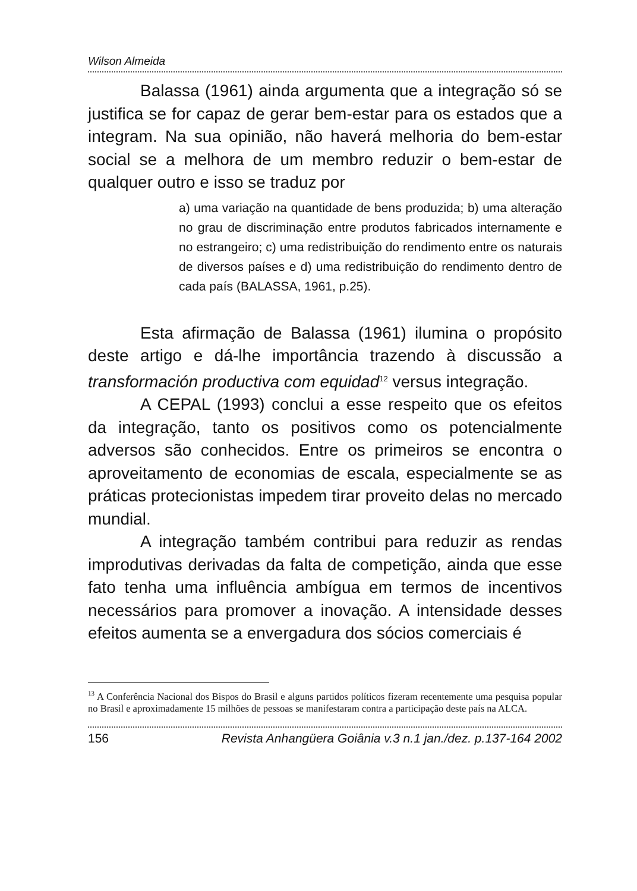Wilson Almeida
Balassa (1961) ainda argumenta que a integração só se justifica se for capaz de gerar bem-estar para os estados que a integram. Na sua opinião, não haverá melhoria do bem-estar social se a melhora de um membro reduzir o bem-estar de qualquer outro e isso se traduz por
a) uma variação na quantidade de bens produzida; b) uma alteração no grau de discriminação entre produtos fabricados internamente e no estrangeiro; c) uma redistribuição do rendimento entre os naturais de diversos países e d) uma redistribuição do rendimento dentro de cada país (BALASSA, 1961, p.25).
Esta afirmação de Balassa (1961) ilumina o propósito deste artigo e dá-lhe importância trazendo à discussão a transformación productiva com equidad<sup>12</sup> versus integração.
A CEPAL (1993) conclui a esse respeito que os efeitos da integração, tanto os positivos como os potencialmente adversos são conhecidos. Entre os primeiros se encontra o aproveitamento de economias de escala, especialmente se as práticas protecionistas impedem tirar proveito delas no mercado mundial.
A integração também contribui para reduzir as rendas improdutivas derivadas da falta de competição, ainda que esse fato tenha uma influência ambígua em termos de incentivos necessários para promover a inovação. A intensidade desses efeitos aumenta se a envergadura dos sócios comerciais é
<sup>13</sup> A Conferência Nacional dos Bispos do Brasil e alguns partidos políticos fizeram recentemente uma pesquisa popular no Brasil e aproximadamente 15 milhões de pessoas se manifestaram contra a participação deste país na ALCA.
156 Revista Anhangüera Goiânia v.3 n.1 jan./dez. p.137-164 2002